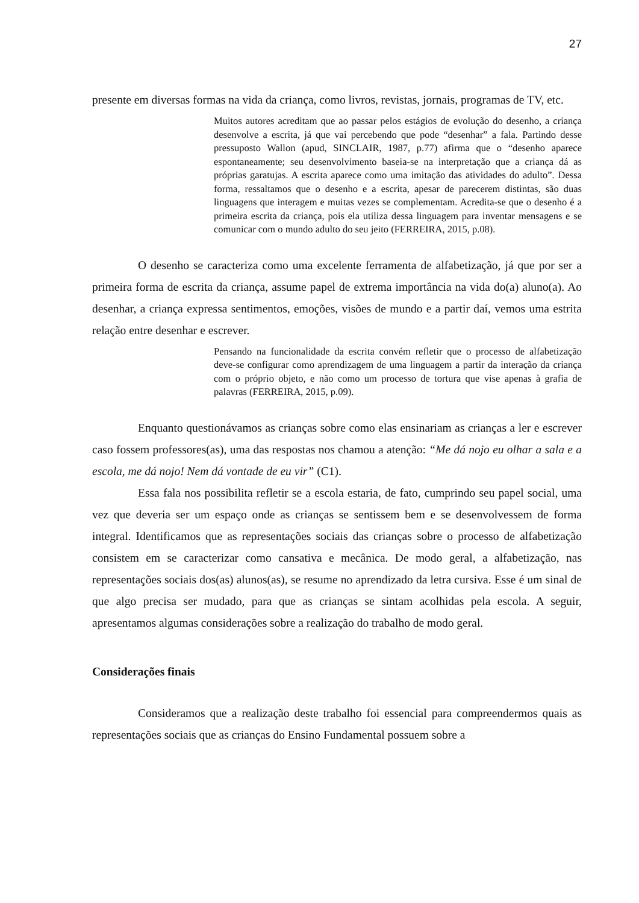27
presente em diversas formas na vida da criança, como livros, revistas, jornais, programas de TV, etc.
Muitos autores acreditam que ao passar pelos estágios de evolução do desenho, a criança desenvolve a escrita, já que vai percebendo que pode “desenhar” a fala. Partindo desse pressuposto Wallon (apud, SINCLAIR, 1987, p.77) afirma que o “desenho aparece espontaneamente; seu desenvolvimento baseia-se na interpretação que a criança dá as próprias garatujas. A escrita aparece como uma imitação das atividades do adulto”. Dessa forma, ressaltamos que o desenho e a escrita, apesar de parecerem distintas, são duas linguagens que interagem e muitas vezes se complementam. Acredita-se que o desenho é a primeira escrita da criança, pois ela utiliza dessa linguagem para inventar mensagens e se comunicar com o mundo adulto do seu jeito (FERREIRA, 2015, p.08).
O desenho se caracteriza como uma excelente ferramenta de alfabetização, já que por ser a primeira forma de escrita da criança, assume papel de extrema importância na vida do(a) aluno(a). Ao desenhar, a criança expressa sentimentos, emoções, visões de mundo e a partir daí, vemos uma estrita relação entre desenhar e escrever.
Pensando na funcionalidade da escrita convém refletir que o processo de alfabetização deve-se configurar como aprendizagem de uma linguagem a partir da interação da criança com o próprio objeto, e não como um processo de tortura que vise apenas à grafia de palavras (FERREIRA, 2015, p.09).
Enquanto questionávamos as crianças sobre como elas ensinariam as crianças a ler e escrever caso fossem professores(as), uma das respostas nos chamou a atenção: “Me dá nojo eu olhar a sala e a escola, me dá nojo! Nem dá vontade de eu vir” (C1).
Essa fala nos possibilita refletir se a escola estaria, de fato, cumprindo seu papel social, uma vez que deveria ser um espaço onde as crianças se sentissem bem e se desenvolvessem de forma integral. Identificamos que as representações sociais das crianças sobre o processo de alfabetização consistem em se caracterizar como cansativa e mecânica. De modo geral, a alfabetização, nas representações sociais dos(as) alunos(as), se resume no aprendizado da letra cursiva. Esse é um sinal de que algo precisa ser mudado, para que as crianças se sintam acolhidas pela escola. A seguir, apresentamos algumas considerações sobre a realização do trabalho de modo geral.
Considerações finais
Consideramos que a realização deste trabalho foi essencial para compreendermos quais as representações sociais que as crianças do Ensino Fundamental possuem sobre a